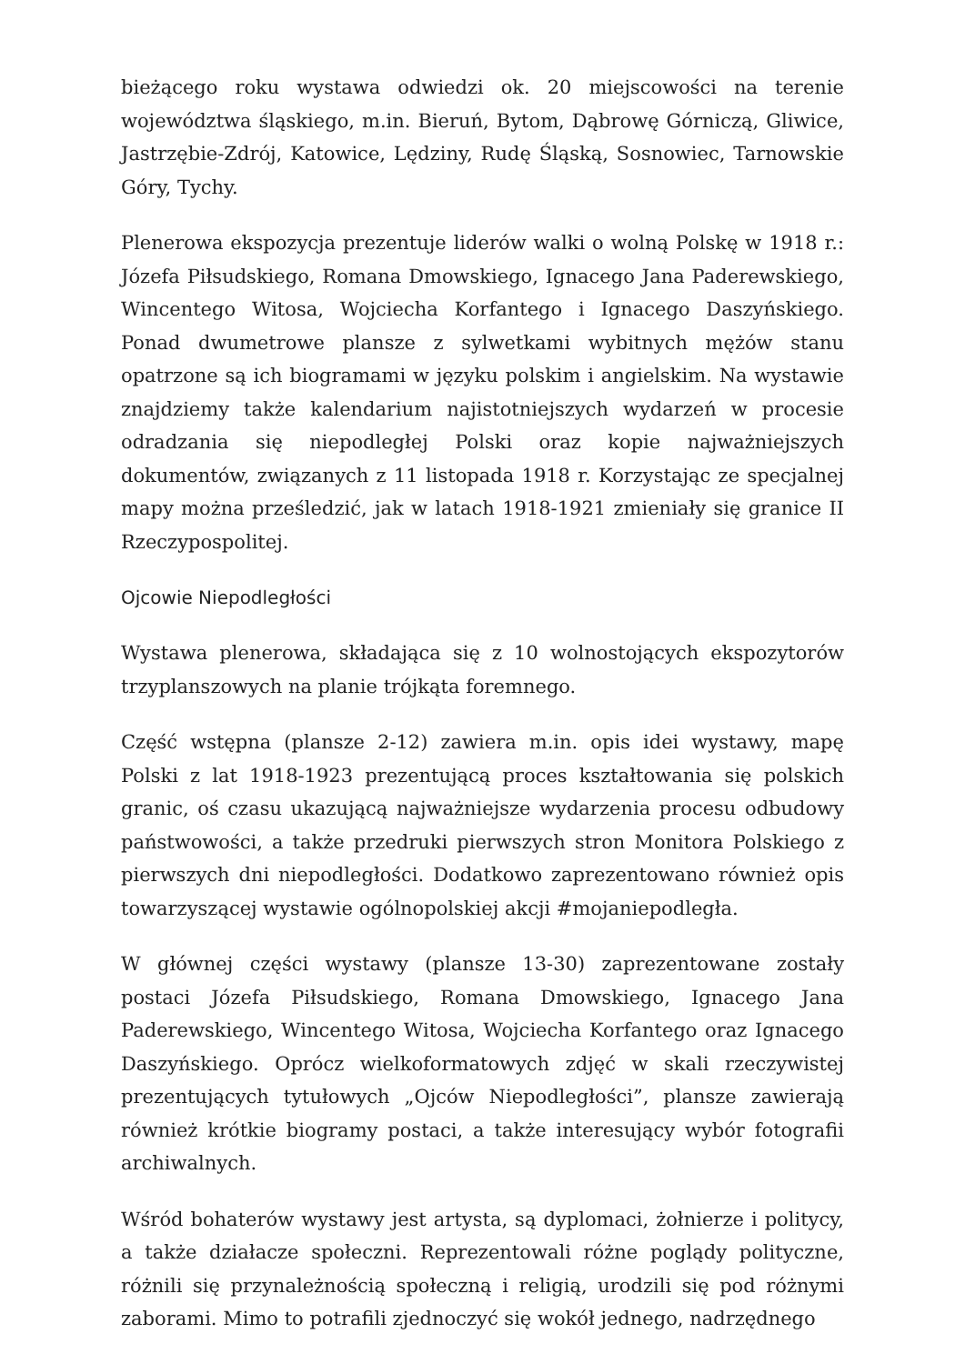bieżącego roku wystawa odwiedzi ok. 20 miejscowości na terenie województwa śląskiego, m.in. Bieruń, Bytom, Dąbrowę Górniczą, Gliwice, Jastrzębie-Zdrój, Katowice, Lędziny, Rudę Śląską, Sosnowiec, Tarnowskie Góry, Tychy.
Plenerowa ekspozycja prezentuje liderów walki o wolną Polskę w 1918 r.: Józefa Piłsudskiego, Romana Dmowskiego, Ignacego Jana Paderewskiego, Wincentego Witosa, Wojciecha Korfantego i Ignacego Daszyńskiego. Ponad dwumetrowe plansze z sylwetkami wybitnych mężów stanu opatrzone są ich biogramami w języku polskim i angielskim. Na wystawie znajdziemy także kalendarium najistotniejszych wydarzeń w procesie odradzania się niepodległej Polski oraz kopie najważniejszych dokumentów, związanych z 11 listopada 1918 r. Korzystając ze specjalnej mapy można prześledzić, jak w latach 1918-1921 zmieniały się granice II Rzeczypospolitej.
Ojcowie Niepodległości
Wystawa plenerowa, składająca się z 10 wolnostojących ekspozytorów trzyplanszowych na planie trójkąta foremnego.
Część wstępna (plansze 2-12) zawiera m.in. opis idei wystawy, mapę Polski z lat 1918-1923 prezentującą proces kształtowania się polskich granic, oś czasu ukazującą najważniejsze wydarzenia procesu odbudowy państwowości, a także przedruki pierwszych stron Monitora Polskiego z pierwszych dni niepodległości. Dodatkowo zaprezentowano również opis towarzyszącej wystawie ogólnopolskiej akcji #mojaniepodległa.
W głównej części wystawy (plansze 13-30) zaprezentowane zostały postaci Józefa Piłsudskiego, Romana Dmowskiego, Ignacego Jana Paderewskiego, Wincentego Witosa, Wojciecha Korfantego oraz Ignacego Daszyńskiego. Oprócz wielkoformatowych zdjęć w skali rzeczywistej prezentujących tytułowych „Ojców Niepodległości”, plansze zawierają również krótkie biogramy postaci, a także interesujący wybór fotografii archiwalnych.
Wśród bohaterów wystawy jest artysta, są dyplomaci, żołnierze i politycy, a także działacze społeczni. Reprezentowali różne poglądy polityczne, różnili się przynależnością społeczną i religią, urodzili się pod różnymi zaborami. Mimo to potrafili zjednoczyć się wokół jednego, nadrzędnego